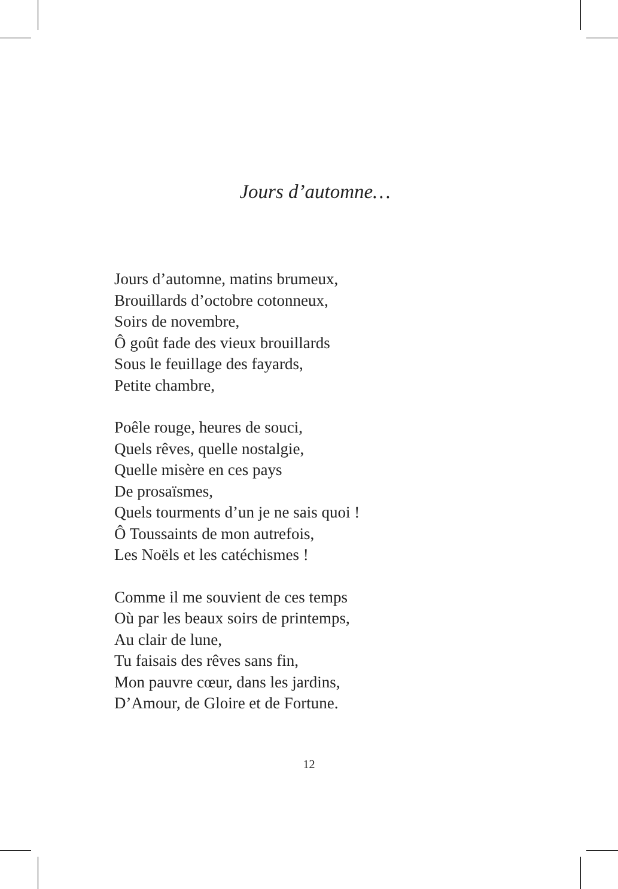Jours d’automne…
Jours d’automne, matins brumeux,
Brouillards d’octobre cotonneux,
Soirs de novembre,
Ô goût fade des vieux brouillards
Sous le feuillage des fayards,
Petite chambre,
Poêle rouge, heures de souci,
Quels rêves, quelle nostalgie,
Quelle misère en ces pays
De prosaïsmes,
Quels tourments d’un je ne sais quoi !
Ô Toussaints de mon autrefois,
Les Noëls et les catéchismes !
Comme il me souvient de ces temps
Où par les beaux soirs de printemps,
Au clair de lune,
Tu faisais des rêves sans fin,
Mon pauvre cœur, dans les jardins,
D’Amour, de Gloire et de Fortune.
12